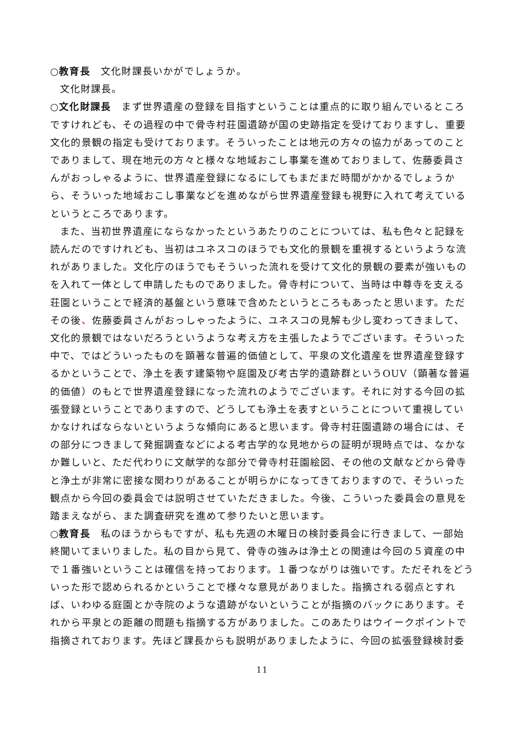○教育長　文化財課長いかがでしょうか。
文化財課長。
○文化財課長　まず世界遺産の登録を目指すということは重点的に取り組んでいるところですけれども、その過程の中で骨寺村荘園遺跡が国の史跡指定を受けておりますし、重要文化的景観の指定も受けております。そういったことは地元の方々の協力があってのことでありまして、現在地元の方々と様々な地域おこし事業を進めておりまして、佐藤委員さんがおっしゃるように、世界遺産登録になるにしてもまだまだ時間がかかるでしょうから、そういった地域おこし事業などを進めながら世界遺産登録も視野に入れて考えているというところであります。
また、当初世界遺産にならなかったというあたりのことについては、私も色々と記録を読んだのですけれども、当初はユネスコのほうでも文化的景観を重視するというような流れがありました。文化庁のほうでもそういった流れを受けて文化的景観の要素が強いものを入れて一体として申請したものでありました。骨寺村について、当時は中尊寺を支える荘園ということで経済的基盤という意味で含めたというところもあったと思います。ただその後、佐藤委員さんがおっしゃったように、ユネスコの見解も少し変わってきまして、文化的景観ではないだろうというような考え方を主張したようでございます。そういった中で、ではどういったものを顕著な普遍的価値として、平泉の文化遺産を世界遺産登録するかということで、浄土を表す建築物や庭園及び考古学的遺跡群というOUV（顕著な普遍的価値）のもとで世界遺産登録になった流れのようでございます。それに対する今回の拡張登録ということでありますので、どうしても浄土を表すということについて重視していかなければならないというような傾向にあると思います。骨寺村荘園遺跡の場合には、その部分につきまして発掘調査などによる考古学的な見地からの証明が現時点では、なかなか難しいと、ただ代わりに文献学的な部分で骨寺村荘園絵図、その他の文献などから骨寺と浄土が非常に密接な関わりがあることが明らかになってきておりますので、そういった観点から今回の委員会では説明させていただきました。今後、こういった委員会の意見を踏まえながら、また調査研究を進めて参りたいと思います。
○教育長　私のほうからもですが、私も先週の木曜日の検討委員会に行きまして、一部始終聞いてまいりました。私の目から見て、骨寺の強みは浄土との関連は今回の５資産の中で１番強いということは確信を持っております。１番つながりは強いです。ただそれをどういった形で認められるかということで様々な意見がありました。指摘される弱点とすれば、いわゆる庭園とか寺院のような遺跡がないということが指摘のバックにあります。それから平泉との距離の問題も指摘する方がありました。このあたりはウイークポイントで指摘されております。先ほど課長からも説明がありましたように、今回の拡張登録検討委
11